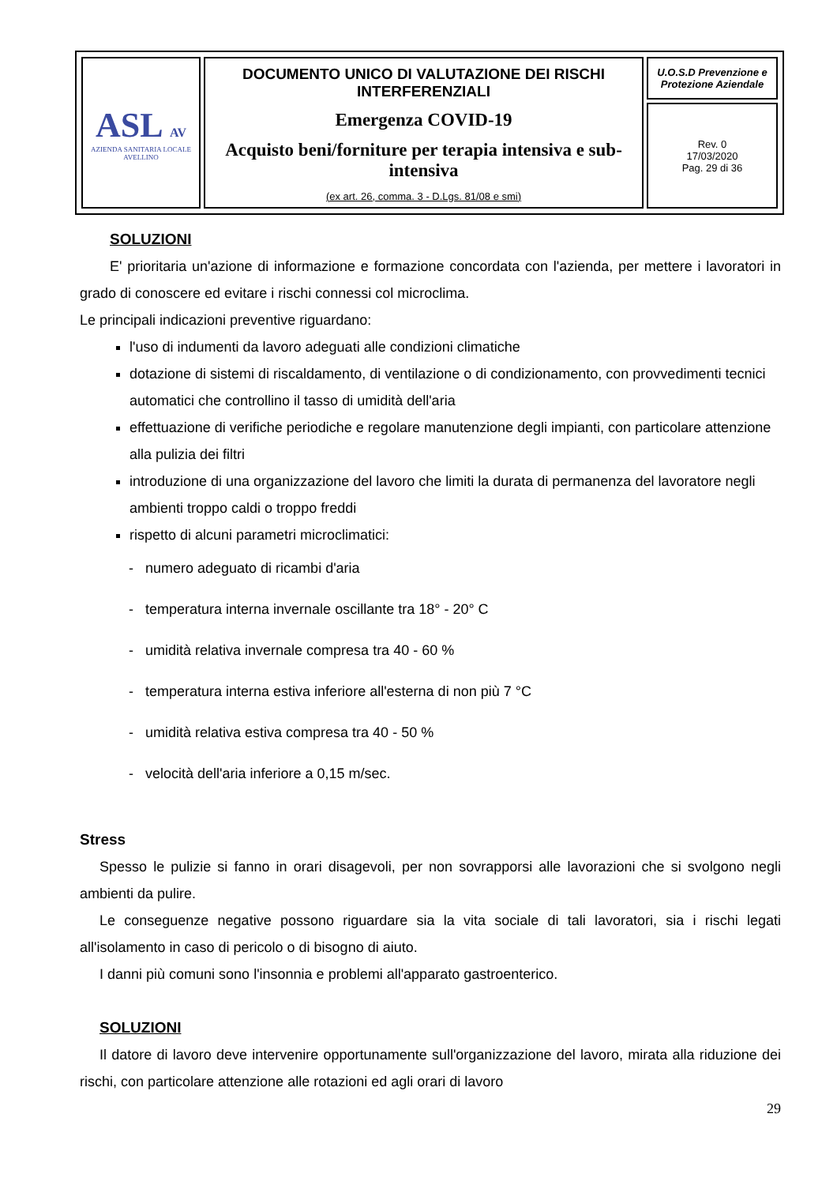| ASL AV AZIENDA SANITARIA LOCALE AVELLINO | DOCUMENTO UNICO DI VALUTAZIONE DEI RISCHI INTERFERENZIALI Emergenza COVID-19 Acquisto beni/forniture per terapia intensiva e sub-intensiva (ex art. 26, comma. 3 - D.Lgs. 81/08 e smi) | U.O.S.D Prevenzione e Protezione Aziendale |
| | | Rev. 0 17/03/2020 Pag. 29 di 36 |
SOLUZIONI
E' prioritaria un'azione di informazione e formazione concordata con l'azienda, per mettere i lavoratori in grado di conoscere ed evitare i rischi connessi col microclima.
Le principali indicazioni preventive riguardano:
l'uso di indumenti da lavoro adeguati alle condizioni climatiche
dotazione di sistemi di riscaldamento, di ventilazione o di condizionamento, con provvedimenti tecnici automatici che controllino il tasso di umidità dell'aria
effettuazione di verifiche periodiche e regolare manutenzione degli impianti, con particolare attenzione alla pulizia dei filtri
introduzione di una organizzazione del lavoro che limiti la durata di permanenza del lavoratore negli ambienti troppo caldi o troppo freddi
rispetto di alcuni parametri microclimatici:
- numero adeguato di ricambi d'aria
- temperatura interna invernale oscillante tra 18° - 20° C
- umidità relativa invernale compresa tra 40 - 60 %
- temperatura interna estiva inferiore all'esterna di non più 7 °C
- umidità relativa estiva compresa tra 40 - 50 %
- velocità dell'aria inferiore a 0,15 m/sec.
Stress
Spesso le pulizie si fanno in orari disagevoli, per non sovrapporsi alle lavorazioni che si svolgono negli ambienti da pulire.
Le conseguenze negative possono riguardare sia la vita sociale di tali lavoratori, sia i rischi legati all'isolamento in caso di pericolo o di bisogno di aiuto.
I danni più comuni sono l'insonnia e problemi all'apparato gastroenterico.
SOLUZIONI
Il datore di lavoro deve intervenire opportunamente sull'organizzazione del lavoro, mirata alla riduzione dei rischi, con particolare attenzione alle rotazioni ed agli orari di lavoro
29